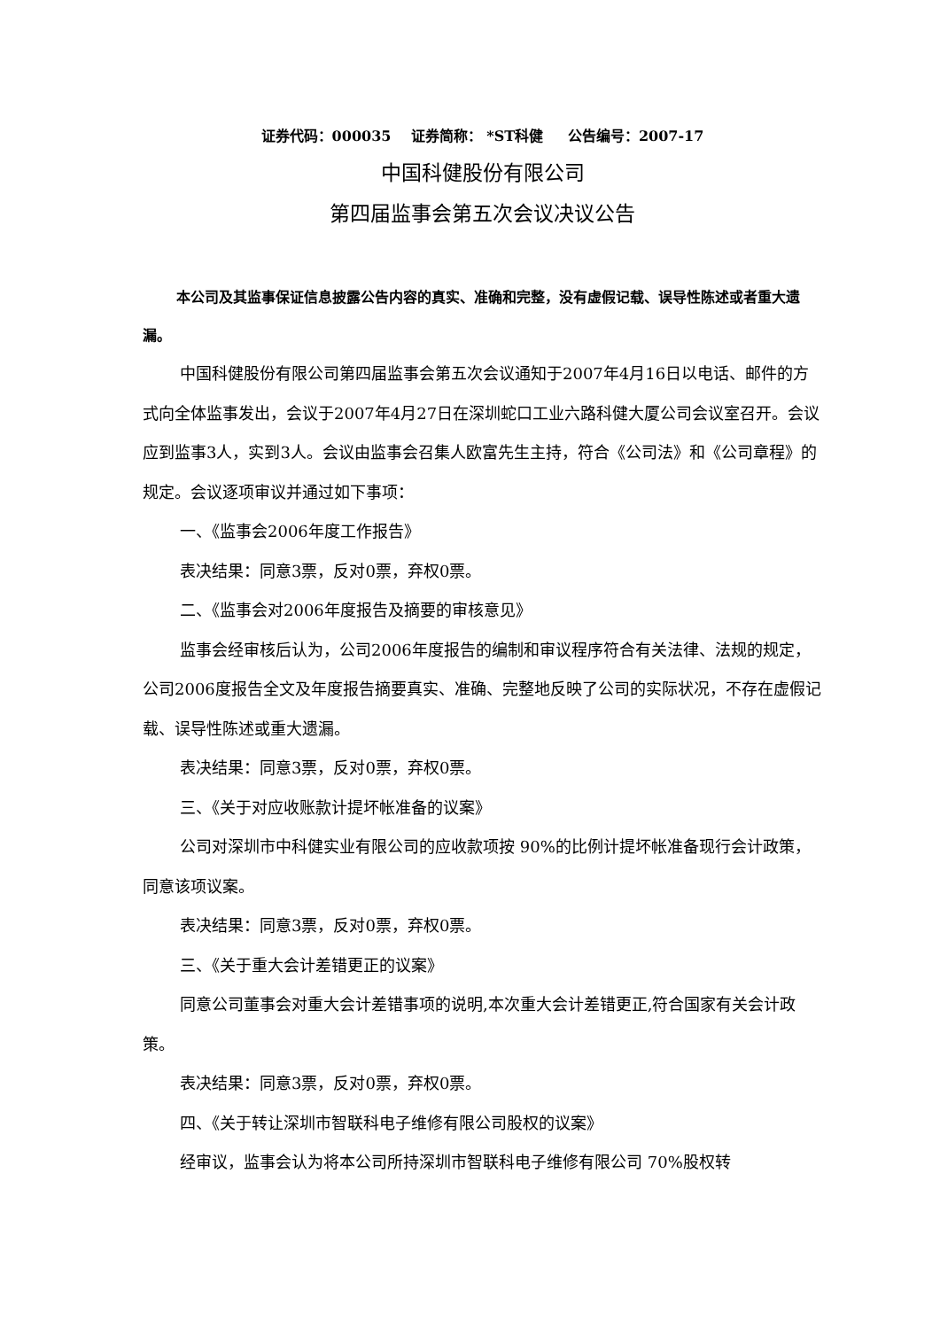证券代码：000035 证券简称： *ST科健 公告编号：2007-17
中国科健股份有限公司
第四届监事会第五次会议决议公告
本公司及其监事保证信息披露公告内容的真实、准确和完整，没有虚假记载、误导性陈述或者重大遗漏。
中国科健股份有限公司第四届监事会第五次会议通知于2007年4月16日以电话、邮件的方式向全体监事发出，会议于2007年4月27日在深圳蛇口工业六路科健大厦公司会议室召开。会议应到监事3人，实到3人。会议由监事会召集人欧富先生主持，符合《公司法》和《公司章程》的规定。会议逐项审议并通过如下事项：
一、《监事会2006年度工作报告》
表决结果：同意3票，反对0票，弃权0票。
二、《监事会对2006年度报告及摘要的审核意见》
监事会经审核后认为，公司2006年度报告的编制和审议程序符合有关法律、法规的规定，公司2006度报告全文及年度报告摘要真实、准确、完整地反映了公司的实际状况，不存在虚假记载、误导性陈述或重大遗漏。
表决结果：同意3票，反对0票，弃权0票。
三、《关于对应收账款计提坏帐准备的议案》
公司对深圳市中科健实业有限公司的应收款项按 90%的比例计提坏帐准备现行会计政策，同意该项议案。
表决结果：同意3票，反对0票，弃权0票。
三、《关于重大会计差错更正的议案》
同意公司董事会对重大会计差错事项的说明,本次重大会计差错更正,符合国家有关会计政策。
表决结果：同意3票，反对0票，弃权0票。
四、《关于转让深圳市智联科电子维修有限公司股权的议案》
经审议，监事会认为将本公司所持深圳市智联科电子维修有限公司 70%股权转